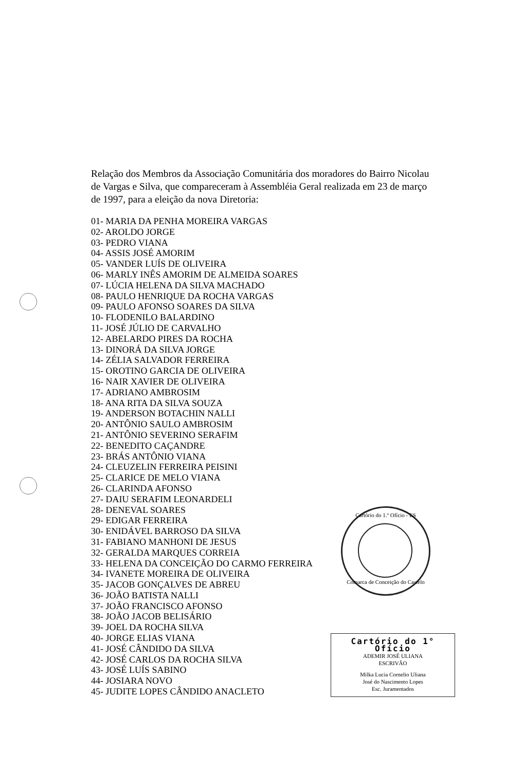Relação dos Membros da Associação Comunitária dos moradores do Bairro Nicolau de Vargas e Silva, que compareceram à Assembléia Geral realizada em 23 de março de 1997, para a eleição da nova Diretoria:
01- MARIA DA PENHA MOREIRA VARGAS
02- AROLDO JORGE
03- PEDRO VIANA
04- ASSIS JOSÉ AMORIM
05- VANDER LUÍS DE OLIVEIRA
06- MARLY INÊS AMORIM DE ALMEIDA SOARES
07- LÚCIA HELENA DA SILVA MACHADO
08- PAULO HENRIQUE DA ROCHA VARGAS
09- PAULO AFONSO SOARES DA SILVA
10- FLODENILO BALARDINO
11- JOSÉ JÚLIO DE CARVALHO
12- ABELARDO PIRES DA ROCHA
13- DINORÁ DA SILVA JORGE
14- ZÉLIA SALVADOR FERREIRA
15- OROTINO GARCIA DE OLIVEIRA
16- NAIR XAVIER DE OLIVEIRA
17- ADRIANO AMBROSIM
18- ANA RITA DA SILVA SOUZA
19- ANDERSON BOTACHIN NALLI
20- ANTÔNIO SAULO AMBROSIM
21- ANTÔNIO SEVERINO SERAFIM
22- BENEDITO CAÇANDRE
23- BRÁS ANTÔNIO VIANA
24- CLEUZELIN FERREIRA PEISINI
25- CLARICE DE MELO VIANA
26- CLARINDA AFONSO
27- DAIU SERAFIM LEONARDELI
28- DENEVAL SOARES
29- EDIGAR FERREIRA
30- ENIDÁVEL BARROSO DA SILVA
31- FABIANO MANHONI DE JESUS
32- GERALDA MARQUES CORREIA
33- HELENA DA CONCEIÇÃO DO CARMO FERREIRA
34- IVANETE MOREIRA DE OLIVEIRA
35- JACOB GONÇALVES DE ABREU
36- JOÃO BATISTA NALLI
37- JOÃO FRANCISCO AFONSO
38- JOÃO JACOB BELISÁRIO
39- JOEL DA ROCHA SILVA
40- JORGE ELIAS VIANA
41- JOSÉ CÂNDIDO DA SILVA
42- JOSÉ CARLOS DA ROCHA SILVA
43- JOSÉ LUÍS SABINO
44- JOSIARA NOVO
45- JUDITE LOPES CÂNDIDO ANACLETO
Cartório do 1.º Ofício - ES
Comarca de Conceição do Castelo
Cartório do 1° Ofício
ADEMIR JOSÉ ULIANA
ESCRIVÃO
Milka Lucia Cornelio Uliana
José do Nascimento Lopes
Esc. Juramentados